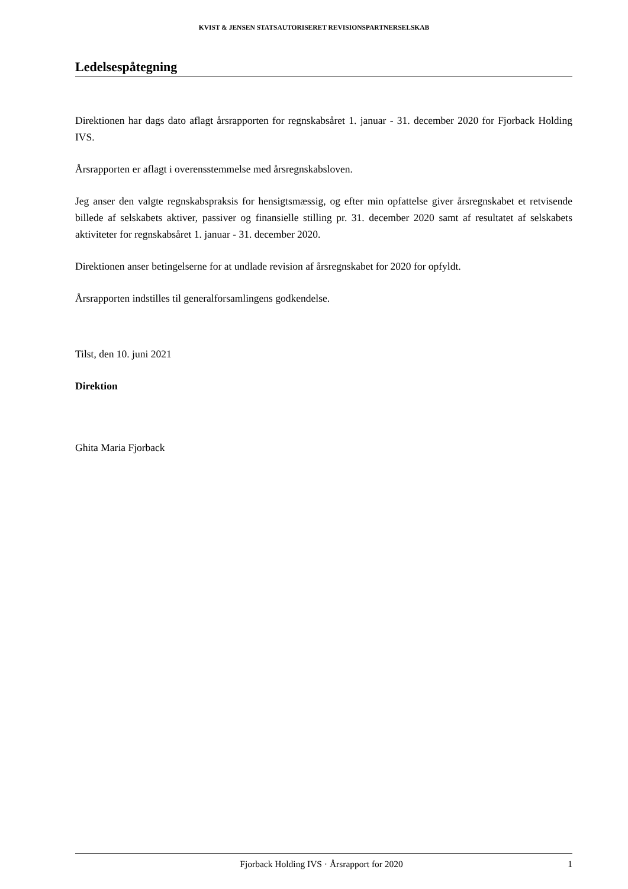KVIST & JENSEN STATSAUTORISERET REVISIONSPARTNERSELSKAB
Ledelsespåtegning
Direktionen har dags dato aflagt årsrapporten for regnskabsåret 1. januar - 31. december 2020 for Fjorback Holding IVS.
Årsrapporten er aflagt i overensstemmelse med årsregnskabsloven.
Jeg anser den valgte regnskabspraksis for hensigtsmæssig, og efter min opfattelse giver årsregnskabet et retvisende billede af selskabets aktiver, passiver og finansielle stilling pr. 31. december 2020 samt af resultatet af selskabets aktiviteter for regnskabsåret 1. januar - 31. december 2020.
Direktionen anser betingelserne for at undlade revision af årsregnskabet for 2020 for opfyldt.
Årsrapporten indstilles til generalforsamlingens godkendelse.
Tilst, den 10. juni 2021
Direktion
Ghita Maria Fjorback
Fjorback Holding IVS · Årsrapport for 2020 1